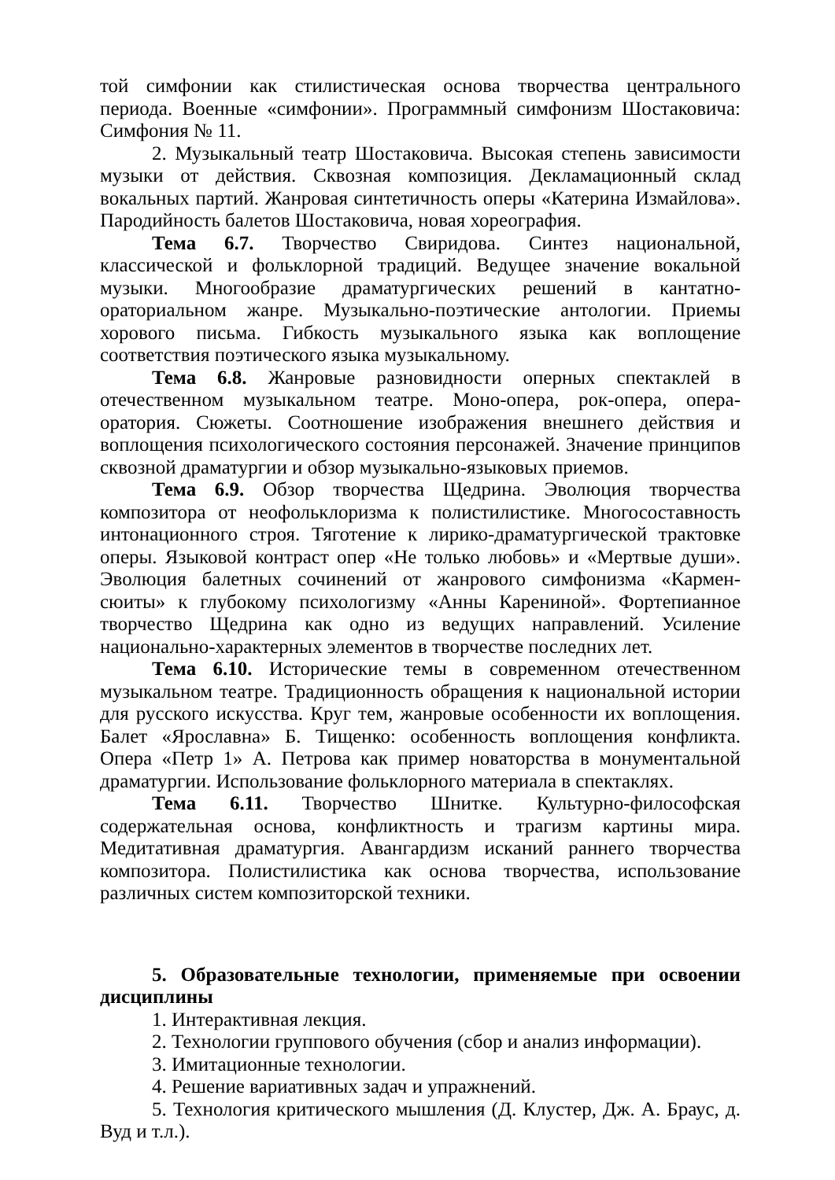той симфонии как стилистическая основа творчества центрального периода. Военные «симфонии». Программный симфонизм Шостаковича: Симфония № 11.
2. Музыкальный театр Шостаковича. Высокая степень зависимости музыки от действия. Сквозная композиция. Декламационный склад вокальных партий. Жанровая синтетичность оперы «Катерина Измайлова». Пародийность балетов Шостаковича, новая хореография.
Тема 6.7. Творчество Свиридова. Синтез национальной, классической и фольклорной традиций. Ведущее значение вокальной музыки. Многообразие драматургических решений в кантатно-ораториальном жанре. Музыкально-поэтические антологии. Приемы хорового письма. Гибкость музыкального языка как воплощение соответствия поэтического языка музыкальному.
Тема 6.8. Жанровые разновидности оперных спектаклей в отечественном музыкальном театре. Моно-опера, рок-опера, опера-оратория. Сюжеты. Соотношение изображения внешнего действия и воплощения психологического состояния персонажей. Значение принципов сквозной драматургии и обзор музыкально-языковых приемов.
Тема 6.9. Обзор творчества Щедрина. Эволюция творчества композитора от неофольклоризма к полистилистике. Многосоставность интонационного строя. Тяготение к лирико-драматургической трактовке оперы. Языковой контраст опер «Не только любовь» и «Мертвые души». Эволюция балетных сочинений от жанрового симфонизма «Кармен-сюиты» к глубокому психологизму «Анны Карениной». Фортепианное творчество Щедрина как одно из ведущих направлений. Усиление национально-характерных элементов в творчестве последних лет.
Тема 6.10. Исторические темы в современном отечественном музыкальном театре. Традиционность обращения к национальной истории для русского искусства. Круг тем, жанровые особенности их воплощения. Балет «Ярославна» Б. Тищенко: особенность воплощения конфликта. Опера «Петр 1» А. Петрова как пример новаторства в монументальной драматургии. Использование фольклорного материала в спектаклях.
Тема 6.11. Творчество Шнитке. Культурно-философская содержательная основа, конфликтность и трагизм картины мира. Медитативная драматургия. Авангардизм исканий раннего творчества композитора. Полистилистика как основа творчества, использование различных систем композиторской техники.
5. Образовательные технологии, применяемые при освоении дисциплины
1. Интерактивная лекция.
2. Технологии группового обучения (сбор и анализ информации).
3. Имитационные технологии.
4. Решение вариативных задач и упражнений.
5. Технология критического мышления (Д. Клустер, Дж. А. Браус, д. Вуд и т.л.).